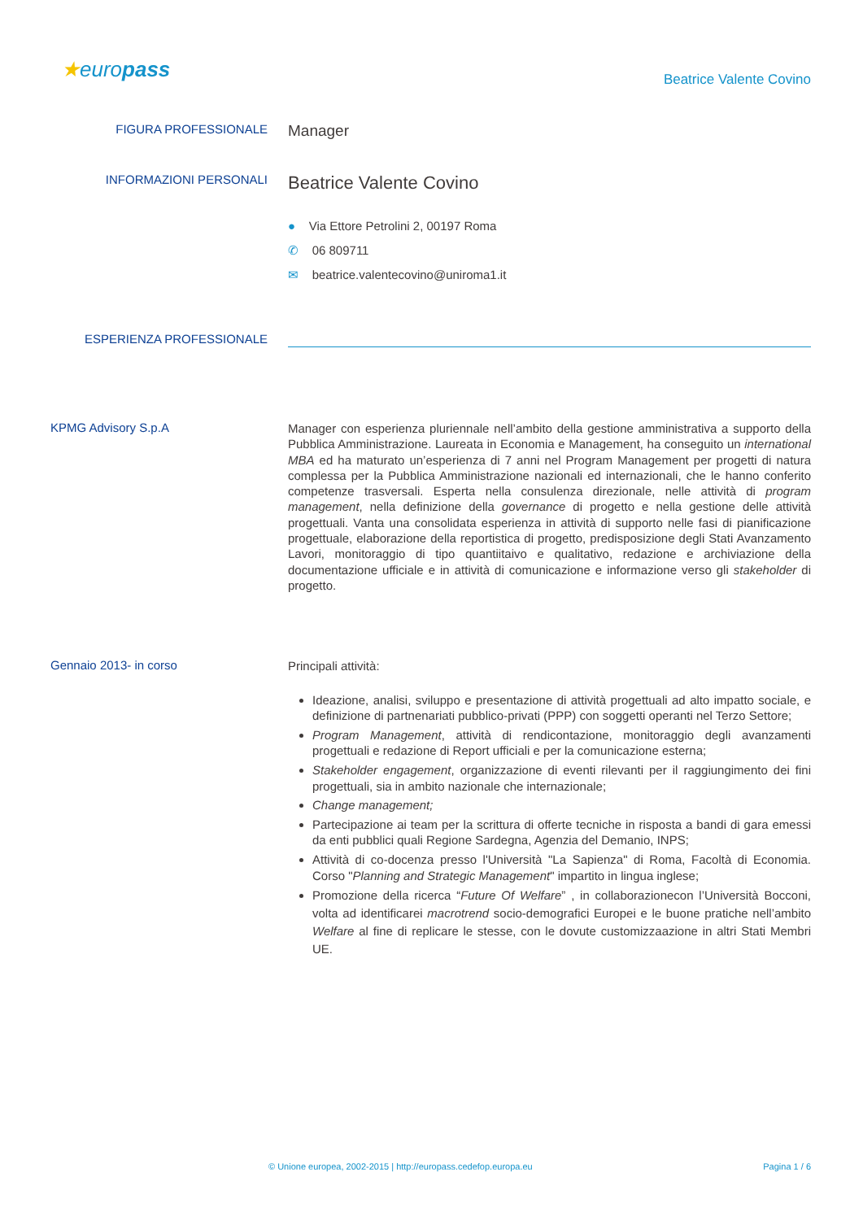★europass
Beatrice Valente Covino
FIGURA PROFESSIONALE
Manager
INFORMAZIONI PERSONALI
Beatrice Valente Covino
● Via Ettore Petrolini 2, 00197 Roma
✆ 06 809711
✉ beatrice.valentecovino@uniroma1.it
ESPERIENZA PROFESSIONALE
KPMG Advisory S.p.A
Manager con esperienza pluriennale nell’ambito della gestione amministrativa a supporto della Pubblica Amministrazione. Laureata in Economia e Management, ha conseguito un international MBA ed ha maturato un’esperienza di 7 anni nel Program Management per progetti di natura complessa per la Pubblica Amministrazione nazionali ed internazionali, che le hanno conferito competenze trasversali. Esperta nella consulenza direzionale, nelle attività di program management, nella definizione della governance di progetto e nella gestione delle attività progettuali. Vanta una consolidata esperienza in attività di supporto nelle fasi di pianificazione progettuale, elaborazione della reportistica di progetto, predisposizione degli Stati Avanzamento Lavori, monitoraggio di tipo quantiitaivo e qualitativo, redazione e archiviazione della documentazione ufficiale e in attività di comunicazione e informazione verso gli stakeholder di progetto.
Gennaio 2013- in corso
Principali attività:
Ideazione, analisi, sviluppo e presentazione di attività progettuali ad alto impatto sociale, e definizione di partnenariati pubblico-privati (PPP) con soggetti operanti nel Terzo Settore;
Program Management, attività di rendicontazione, monitoraggio degli avanzamenti progettuali e redazione di Report ufficiali e per la comunicazione esterna;
Stakeholder engagement, organizzazione di eventi rilevanti per il raggiungimento dei fini progettuali, sia in ambito nazionale che internazionale;
Change management;
Partecipazione ai team per la scrittura di offerte tecniche in risposta a bandi di gara emessi da enti pubblici quali Regione Sardegna, Agenzia del Demanio, INPS;
Attività di co-docenza presso l'Università "La Sapienza" di Roma, Facoltà di Economia. Corso "Planning and Strategic Management" impartito in lingua inglese;
Promozione della ricerca “Future Of Welfare” , in collaborazionecon l’Università Bocconi, volta ad identificarei macrotrend socio-demografici Europei e le buone pratiche nell’ambito Welfare al fine di replicare le stesse, con le dovute customizzaazione in altri Stati Membri UE.
© Unione europea, 2002-2015 | http://europass.cedefop.europa.eu Pagina 1 / 6